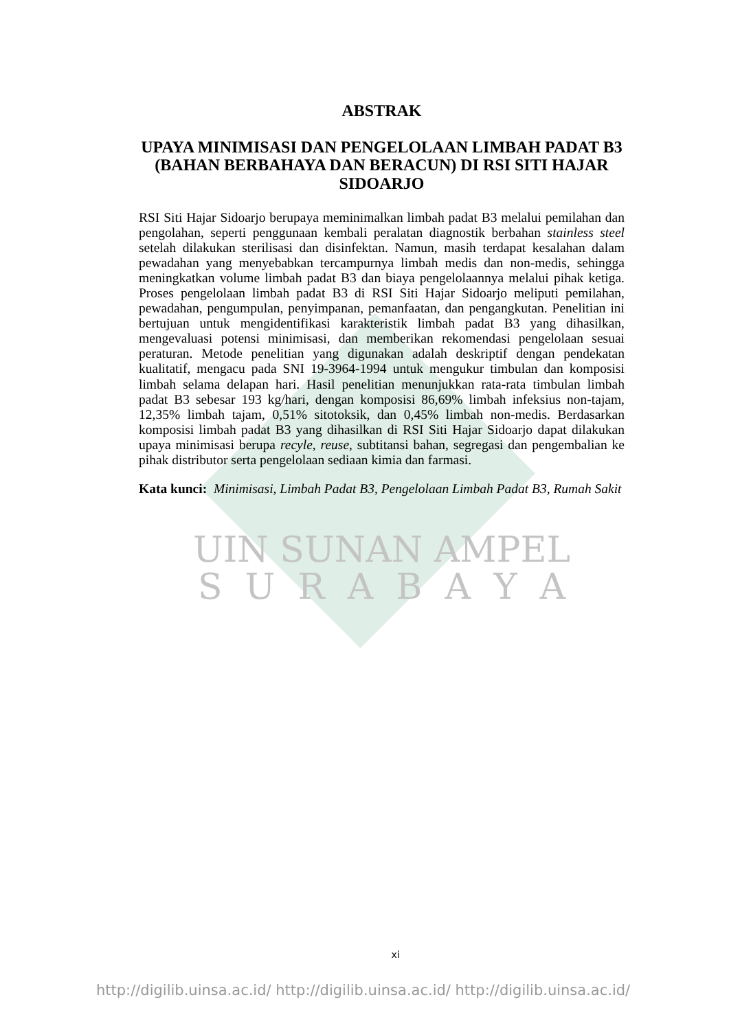ABSTRAK
UPAYA MINIMISASI DAN PENGELOLAAN LIMBAH PADAT B3 (BAHAN BERBAHAYA DAN BERACUN) DI RSI SITI HAJAR SIDOARJO
RSI Siti Hajar Sidoarjo berupaya meminimalkan limbah padat B3 melalui pemilahan dan pengolahan, seperti penggunaan kembali peralatan diagnostik berbahan stainless steel setelah dilakukan sterilisasi dan disinfektan. Namun, masih terdapat kesalahan dalam pewadahan yang menyebabkan tercampurnya limbah medis dan non-medis, sehingga meningkatkan volume limbah padat B3 dan biaya pengelolaannya melalui pihak ketiga. Proses pengelolaan limbah padat B3 di RSI Siti Hajar Sidoarjo meliputi pemilahan, pewadahan, pengumpulan, penyimpanan, pemanfaatan, dan pengangkutan. Penelitian ini bertujuan untuk mengidentifikasi karakteristik limbah padat B3 yang dihasilkan, mengevaluasi potensi minimisasi, dan memberikan rekomendasi pengelolaan sesuai peraturan. Metode penelitian yang digunakan adalah deskriptif dengan pendekatan kualitatif, mengacu pada SNI 19-3964-1994 untuk mengukur timbulan dan komposisi limbah selama delapan hari. Hasil penelitian menunjukkan rata-rata timbulan limbah padat B3 sebesar 193 kg/hari, dengan komposisi 86,69% limbah infeksius non-tajam, 12,35% limbah tajam, 0,51% sitotoksik, dan 0,45% limbah non-medis. Berdasarkan komposisi limbah padat B3 yang dihasilkan di RSI Siti Hajar Sidoarjo dapat dilakukan upaya minimisasi berupa recyle, reuse, subtitansi bahan, segregasi dan pengembalian ke pihak distributor serta pengelolaan sediaan kimia dan farmasi.
Kata kunci: Minimisasi, Limbah Padat B3, Pengelolaan Limbah Padat B3, Rumah Sakit
UIN SUNAN AMPEL
S U R A B A Y A
xi
http://digilib.uinsa.ac.id/ http://digilib.uinsa.ac.id/ http://digilib.uinsa.ac.id/